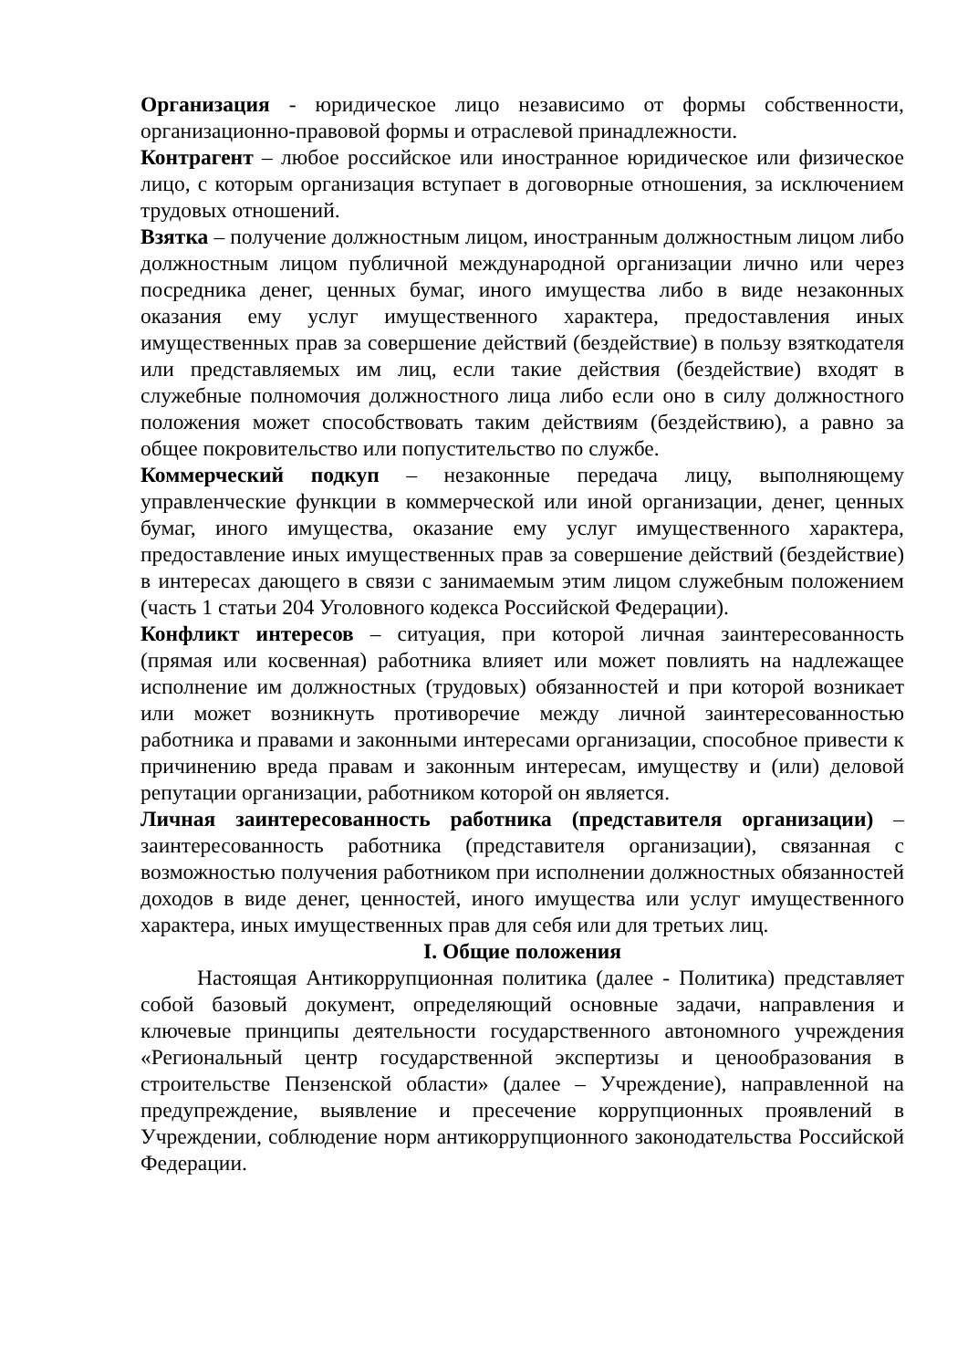Организация - юридическое лицо независимо от формы собственности, организационно-правовой формы и отраслевой принадлежности.
Контрагент – любое российское или иностранное юридическое или физическое лицо, с которым организация вступает в договорные отношения, за исключением трудовых отношений.
Взятка – получение должностным лицом, иностранным должностным лицом либо должностным лицом публичной международной организации лично или через посредника денег, ценных бумаг, иного имущества либо в виде незаконных оказания ему услуг имущественного характера, предоставления иных имущественных прав за совершение действий (бездействие) в пользу взяткодателя или представляемых им лиц, если такие действия (бездействие) входят в служебные полномочия должностного лица либо если оно в силу должностного положения может способствовать таким действиям (бездействию), а равно за общее покровительство или попустительство по службе.
Коммерческий подкуп – незаконные передача лицу, выполняющему управленческие функции в коммерческой или иной организации, денег, ценных бумаг, иного имущества, оказание ему услуг имущественного характера, предоставление иных имущественных прав за совершение действий (бездействие) в интересах дающего в связи с занимаемым этим лицом служебным положением (часть 1 статьи 204 Уголовного кодекса Российской Федерации).
Конфликт интересов – ситуация, при которой личная заинтересованность (прямая или косвенная) работника влияет или может повлиять на надлежащее исполнение им должностных (трудовых) обязанностей и при которой возникает или может возникнуть противоречие между личной заинтересованностью работника и правами и законными интересами организации, способное привести к причинению вреда правам и законным интересам, имуществу и (или) деловой репутации организации, работником которой он является.
Личная заинтересованность работника (представителя организации) – заинтересованность работника (представителя организации), связанная с возможностью получения работником при исполнении должностных обязанностей доходов в виде денег, ценностей, иного имущества или услуг имущественного характера, иных имущественных прав для себя или для третьих лиц.
I. Общие положения
Настоящая Антикоррупционная политика (далее - Политика) представляет собой базовый документ, определяющий основные задачи, направления и ключевые принципы деятельности государственного автономного учреждения «Региональный центр государственной экспертизы и ценообразования в строительстве Пензенской области» (далее – Учреждение), направленной на предупреждение, выявление и пресечение коррупционных проявлений в Учреждении, соблюдение норм антикоррупционного законодательства Российской Федерации.